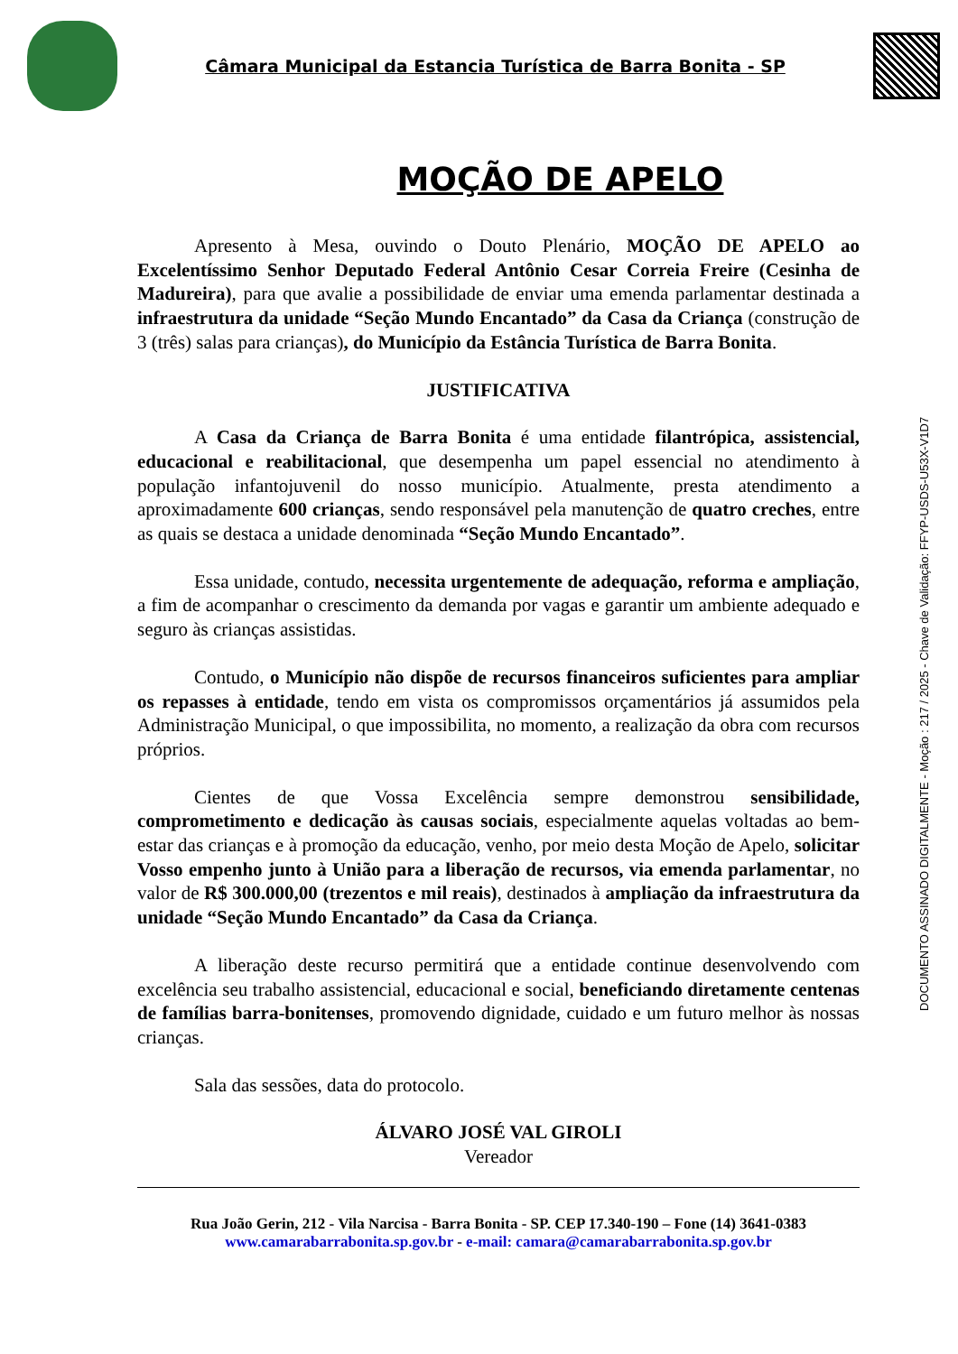Câmara Municipal da Estancia Turística de Barra Bonita - SP
MOÇÃO DE APELO
Apresento à Mesa, ouvindo o Douto Plenário, MOÇÃO DE APELO ao Excelentíssimo Senhor Deputado Federal Antônio Cesar Correia Freire (Cesinha de Madureira), para que avalie a possibilidade de enviar uma emenda parlamentar destinada a infraestrutura da unidade “Seção Mundo Encantado” da Casa da Criança (construção de 3 (três) salas para crianças), do Município da Estância Turística de Barra Bonita.
JUSTIFICATIVA
A Casa da Criança de Barra Bonita é uma entidade filantrópica, assistencial, educacional e reabilitacional, que desempenha um papel essencial no atendimento à população infantojuvenil do nosso município. Atualmente, presta atendimento a aproximadamente 600 crianças, sendo responsável pela manutenção de quatro creches, entre as quais se destaca a unidade denominada “Seção Mundo Encantado”.
Essa unidade, contudo, necessita urgentemente de adequação, reforma e ampliação, a fim de acompanhar o crescimento da demanda por vagas e garantir um ambiente adequado e seguro às crianças assistidas.
Contudo, o Município não dispõe de recursos financeiros suficientes para ampliar os repasses à entidade, tendo em vista os compromissos orçamentários já assumidos pela Administração Municipal, o que impossibilita, no momento, a realização da obra com recursos próprios.
Cientes de que Vossa Excelência sempre demonstrou sensibilidade, comprometimento e dedicação às causas sociais, especialmente aquelas voltadas ao bem-estar das crianças e à promoção da educação, venho, por meio desta Moção de Apelo, solicitar Vosso empenho junto à União para a liberação de recursos, via emenda parlamentar, no valor de R$ 300.000,00 (trezentos e mil reais), destinados à ampliação da infraestrutura da unidade “Seção Mundo Encantado” da Casa da Criança.
A liberação deste recurso permitirá que a entidade continue desenvolvendo com excelência seu trabalho assistencial, educacional e social, beneficiando diretamente centenas de famílias barra-bonitenses, promovendo dignidade, cuidado e um futuro melhor às nossas crianças.
Sala das sessões, data do protocolo.
ÁLVARO JOSÉ VAL GIROLI
Vereador
Rua João Gerin, 212 - Vila Narcisa - Barra Bonita - SP. CEP 17.340-190 – Fone (14) 3641-0383
www.camarabarrabonita.sp.gov.br - e-mail: camara@camarabarrabonita.sp.gov.br
DOCUMENTO ASSINADO DIGITALMENTE - Moção : 217 / 2025 - Chave de Validação: FFYP-USDS-U53X-V1D7